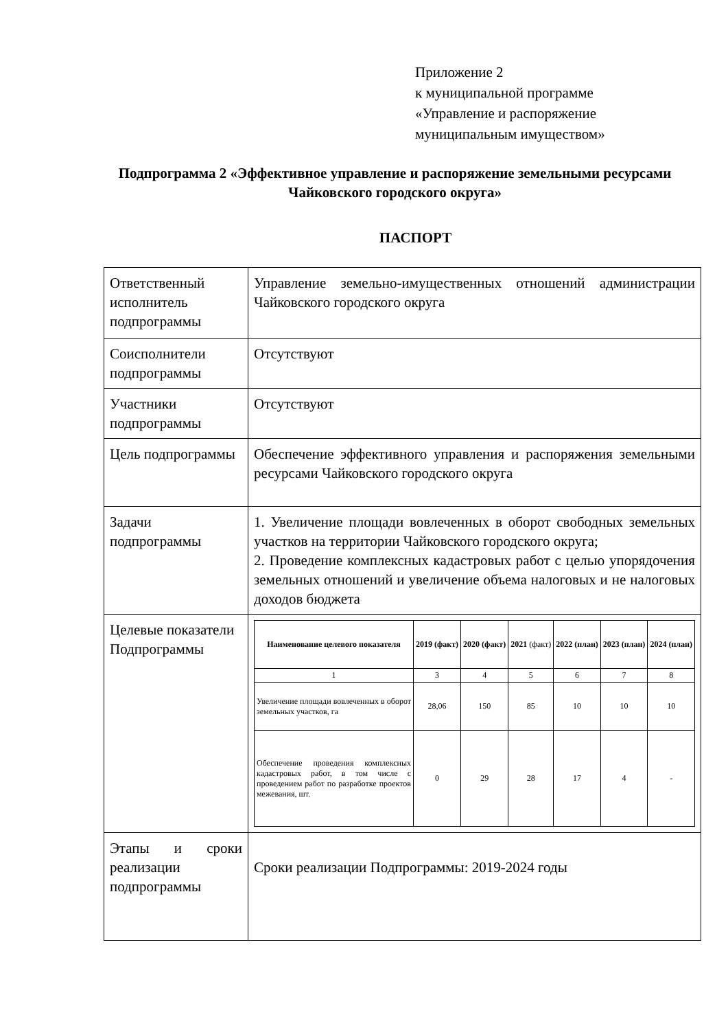Приложение 2
к муниципальной программе
«Управление и распоряжение
муниципальным имуществом»
Подпрограмма 2 «Эффективное управление и распоряжение земельными ресурсами Чайковского городского округа»
ПАСПОРТ
| Ответственный исполнитель подпрограммы | Управление земельно-имущественных отношений администрации Чайковского городского округа |
| Соисполнители подпрограммы | Отсутствуют |
| Участники подпрограммы | Отсутствуют |
| Цель подпрограммы | Обеспечение эффективного управления и распоряжения земельными ресурсами Чайковского городского округа |
| Задачи подпрограммы | 1. Увеличение площади вовлеченных в оборот свободных земельных участков на территории Чайковского городского округа; 2. Проведение комплексных кадастровых работ с целью упорядочения земельных отношений и увеличение объема налоговых и не налоговых доходов бюджета |
| Целевые показатели Подпрограммы | / Наименование целевого показателя / 2019 (факт) / 2020 (факт) / 2021 (факт) / 2022 (план) / 2023 (план) / 2024 (план) / / --- / --- / --- / --- / --- / --- / --- / / 1 / 3 / 4 / 5 / 6 / 7 / 8 / / Увеличение площади вовлеченных в оборот земельных участков, га / 28,06 / 150 / 85 / 10 / 10 / 10 / / Обеспечение проведения комплексных кадастровых работ, в том числе с проведением работ по разработке проектов межевания, шт. / 0 / 29 / 28 / 17 / 4 / - / |
| Этапы и сроки реализации подпрограммы | Сроки реализации Подпрограммы: 2019-2024 годы |